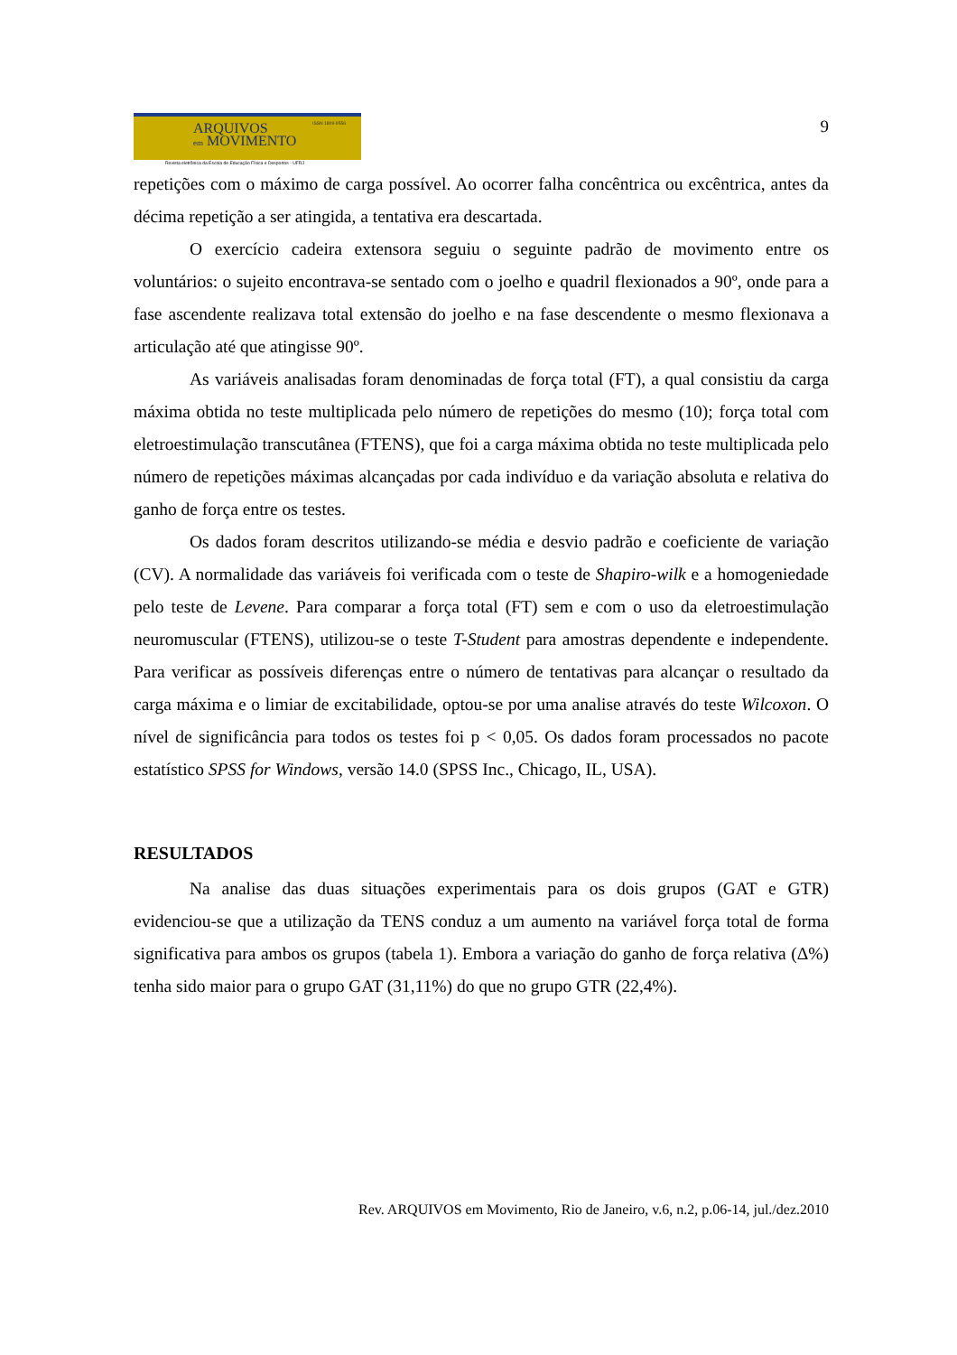ISSN 1809-9556
ARQUIVOS
em MOVIMENTO
Revista eletrônica da Escola de Educação Física e Desportos - UFRJ
9
repetições com o máximo de carga possível. Ao ocorrer falha concêntrica ou excêntrica, antes da décima repetição a ser atingida, a tentativa era descartada.
O exercício cadeira extensora seguiu o seguinte padrão de movimento entre os voluntários: o sujeito encontrava-se sentado com o joelho e quadril flexionados a 90º, onde para a fase ascendente realizava total extensão do joelho e na fase descendente o mesmo flexionava a articulação até que atingisse 90º.
As variáveis analisadas foram denominadas de força total (FT), a qual consistiu da carga máxima obtida no teste multiplicada pelo número de repetições do mesmo (10); força total com eletroestimulação transcutânea (FTENS), que foi a carga máxima obtida no teste multiplicada pelo número de repetições máximas alcançadas por cada indivíduo e da variação absoluta e relativa do ganho de força entre os testes.
Os dados foram descritos utilizando-se média e desvio padrão e coeficiente de variação (CV). A normalidade das variáveis foi verificada com o teste de Shapiro-wilk e a homogeniedade pelo teste de Levene. Para comparar a força total (FT) sem e com o uso da eletroestimulação neuromuscular (FTENS), utilizou-se o teste T-Student para amostras dependente e independente. Para verificar as possíveis diferenças entre o número de tentativas para alcançar o resultado da carga máxima e o limiar de excitabilidade, optou-se por uma analise através do teste Wilcoxon. O nível de significância para todos os testes foi p < 0,05. Os dados foram processados no pacote estatístico SPSS for Windows, versão 14.0 (SPSS Inc., Chicago, IL, USA).
RESULTADOS
Na analise das duas situações experimentais para os dois grupos (GAT e GTR) evidenciou-se que a utilização da TENS conduz a um aumento na variável força total de forma significativa para ambos os grupos (tabela 1). Embora a variação do ganho de força relativa (Δ%) tenha sido maior para o grupo GAT (31,11%) do que no grupo GTR (22,4%).
Rev. ARQUIVOS em Movimento, Rio de Janeiro, v.6, n.2, p.06-14, jul./dez.2010